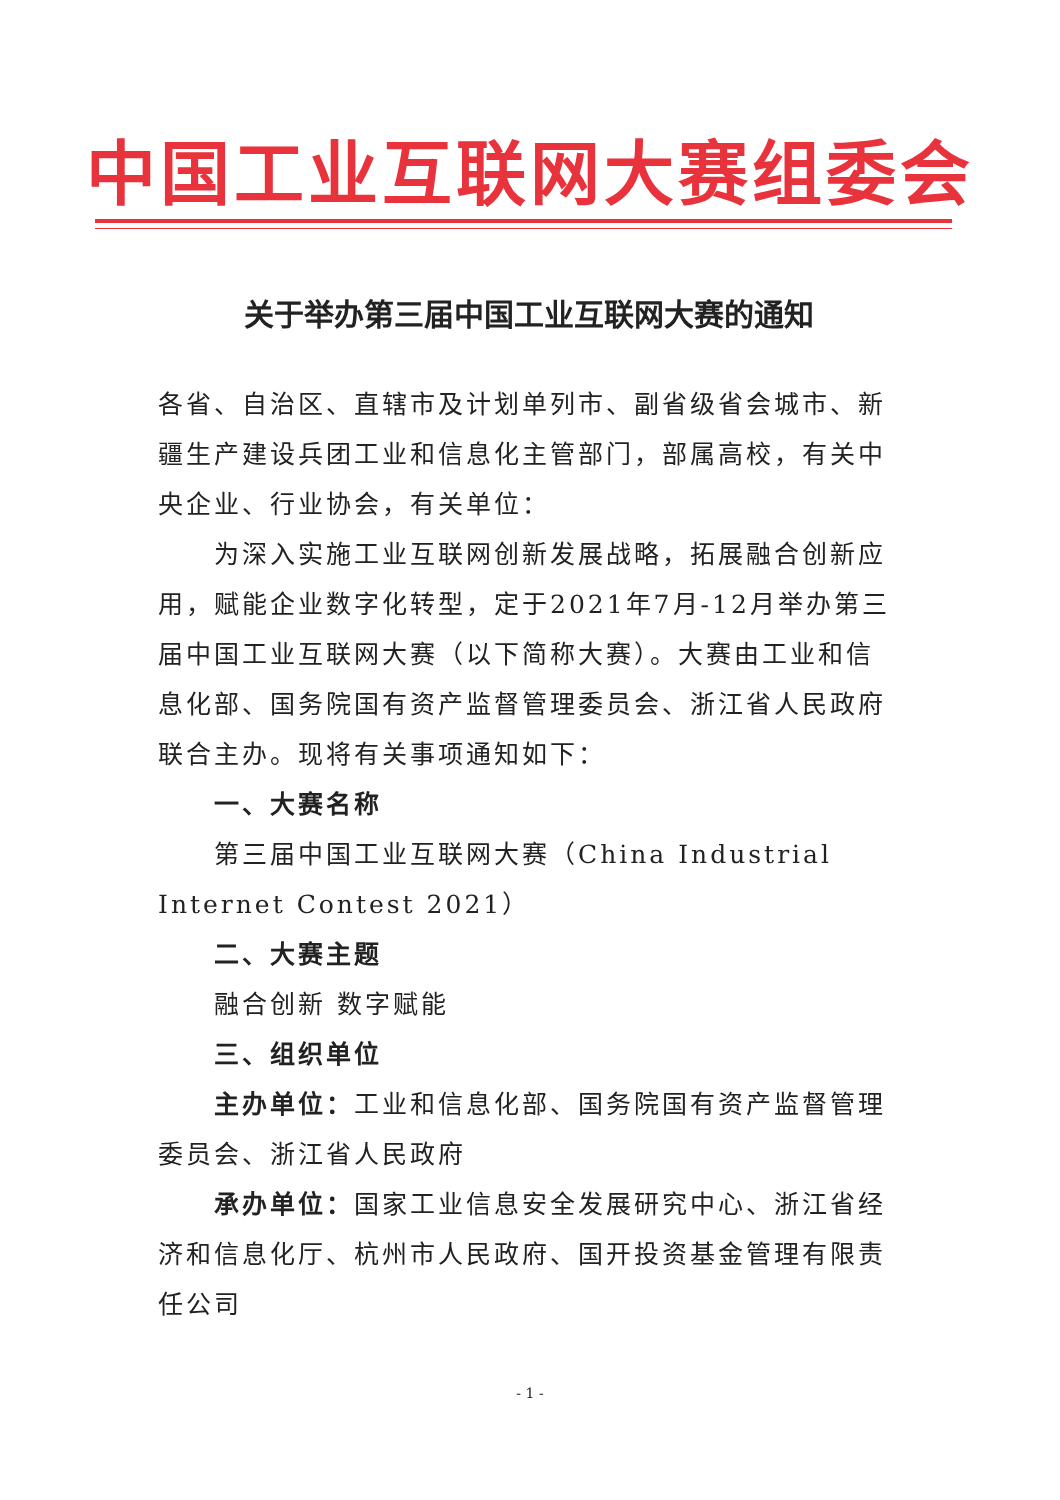中国工业互联网大赛组委会
关于举办第三届中国工业互联网大赛的通知
各省、自治区、直辖市及计划单列市、副省级省会城市、新疆生产建设兵团工业和信息化主管部门，部属高校，有关中央企业、行业协会，有关单位：
为深入实施工业互联网创新发展战略，拓展融合创新应用，赋能企业数字化转型，定于2021年7月-12月举办第三届中国工业互联网大赛（以下简称大赛）。大赛由工业和信息化部、国务院国有资产监督管理委员会、浙江省人民政府联合主办。现将有关事项通知如下：
一、大赛名称
第三届中国工业互联网大赛（China Industrial Internet Contest 2021）
二、大赛主题
融合创新 数字赋能
三、组织单位
主办单位：工业和信息化部、国务院国有资产监督管理委员会、浙江省人民政府
承办单位：国家工业信息安全发展研究中心、浙江省经济和信息化厅、杭州市人民政府、国开投资基金管理有限责任公司
- 1 -